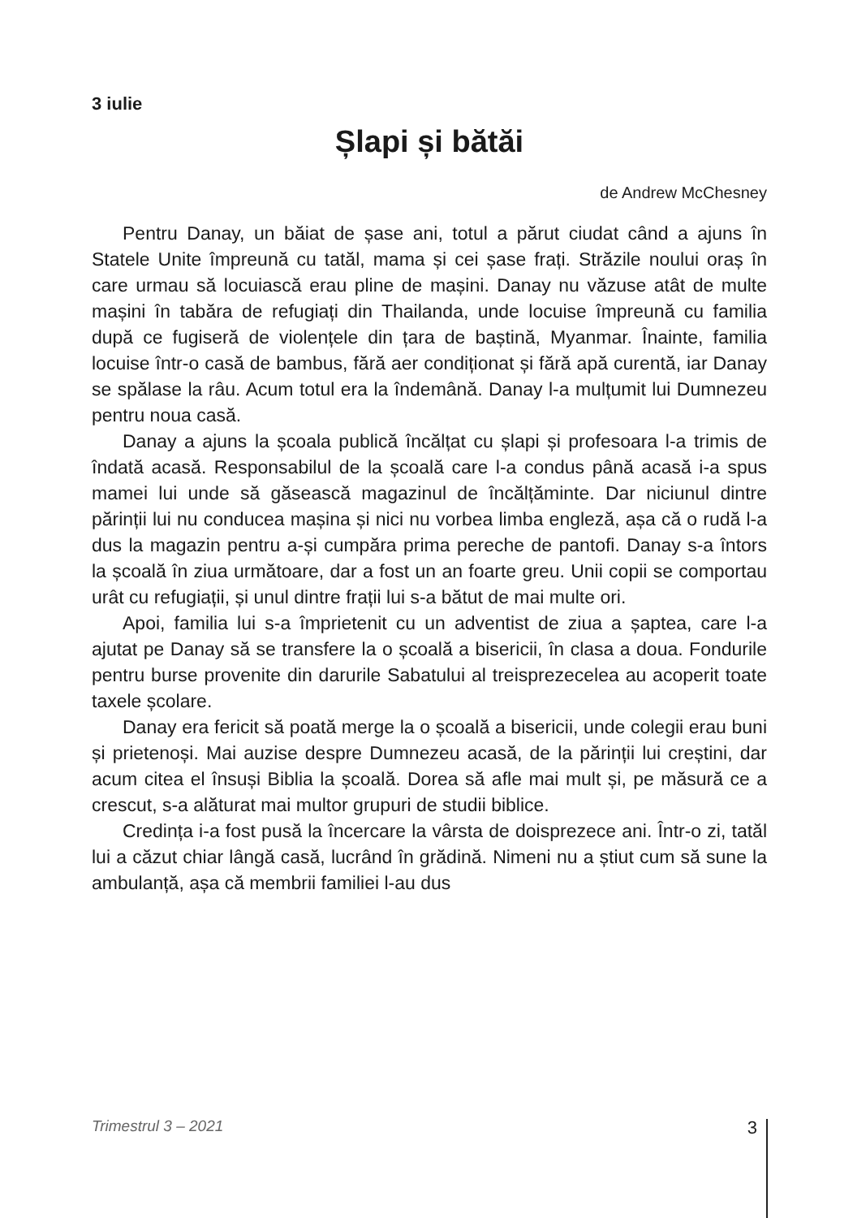3 iulie
Șlapi și bătăi
de Andrew McChesney
Pentru Danay, un băiat de șase ani, totul a părut ciudat când a ajuns în Statele Unite împreună cu tatăl, mama și cei șase frați. Străzile noului oraș în care urmau să locuiască erau pline de mașini. Danay nu văzuse atât de multe mașini în tabăra de refugiați din Thailanda, unde locuise împreună cu familia după ce fugiseră de violențele din țara de baștină, Myanmar. Înainte, familia locuise într-o casă de bambus, fără aer condiționat și fără apă curentă, iar Danay se spălase la râu. Acum totul era la îndemână. Danay l-a mulțumit lui Dumnezeu pentru noua casă.
Danay a ajuns la școala publică încălțat cu șlapi și profesoara l-a trimis de îndată acasă. Responsabilul de la școală care l-a condus până acasă i-a spus mamei lui unde să găsească magazinul de încălțăminte. Dar niciunul dintre părinții lui nu conducea mașina și nici nu vorbea limba engleză, așa că o rudă l-a dus la magazin pentru a-și cumpăra prima pereche de pantofi. Danay s-a întors la școală în ziua următoare, dar a fost un an foarte greu. Unii copii se comportau urât cu refugiații, și unul dintre frații lui s-a bătut de mai multe ori.
Apoi, familia lui s-a împrietenit cu un adventist de ziua a șaptea, care l-a ajutat pe Danay să se transfere la o școală a bisericii, în clasa a doua. Fondurile pentru burse provenite din darurile Sabatului al treisprezecelea au acoperit toate taxele școlare.
Danay era fericit să poată merge la o școală a bisericii, unde colegii erau buni și prietenoși. Mai auzise despre Dumnezeu acasă, de la părinții lui creștini, dar acum citea el însuși Biblia la școală. Dorea să afle mai mult și, pe măsură ce a crescut, s-a alăturat mai multor grupuri de studii biblice.
Credința i-a fost pusă la încercare la vârsta de doisprezece ani. Într-o zi, tatăl lui a căzut chiar lângă casă, lucrând în grădină. Nimeni nu a știut cum să sune la ambulanță, așa că membrii familiei l-au dus
Trimestrul 3 – 2021 3